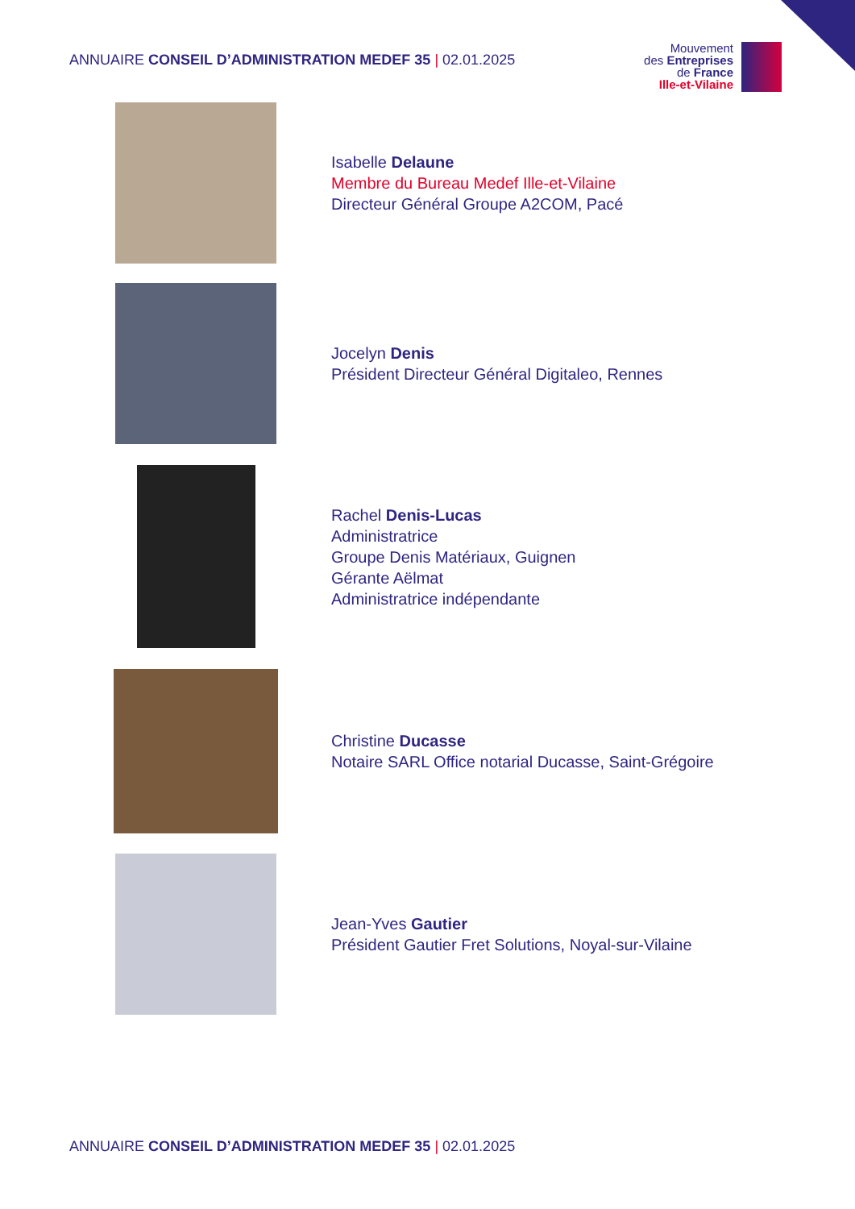ANNUAIRE CONSEIL D’ADMINISTRATION MEDEF 35 | 02.01.2025
Mouvement
des Entreprises
de France
Ille-et-Vilaine
Isabelle Delaune
Membre du Bureau Medef Ille-et-Vilaine
Directeur Général Groupe A2COM, Pacé
Jocelyn Denis
Président Directeur Général Digitaleo, Rennes
Rachel Denis-Lucas
Administratrice
Groupe Denis Matériaux, Guignen
Gérante Aëlmat
Administratrice indépendante
Christine Ducasse
Notaire SARL Office notarial Ducasse, Saint-Grégoire
Jean-Yves Gautier
Président Gautier Fret Solutions, Noyal-sur-Vilaine
ANNUAIRE CONSEIL D’ADMINISTRATION MEDEF 35 | 02.01.2025